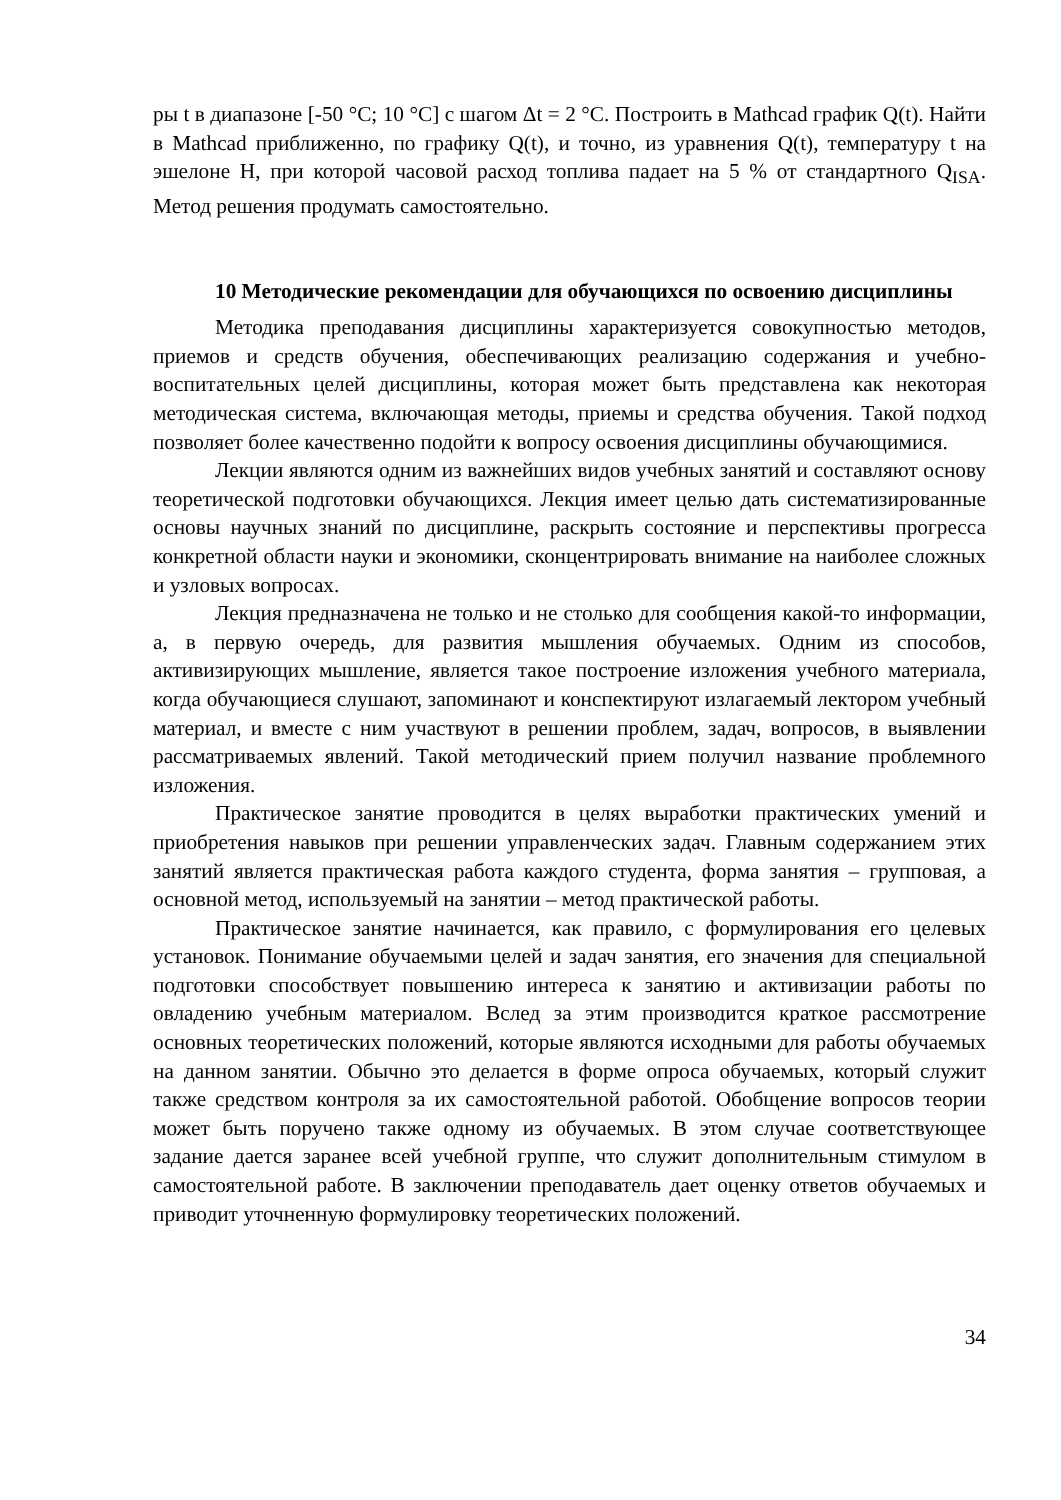ры t в диапазоне [-50 °С; 10 °С] с шагом Δt = 2 °С. Построить в Mathcad график Q(t). Найти в Mathcad приближенно, по графику Q(t), и точно, из уравнения Q(t), температуру t на эшелоне H, при которой часовой расход топлива падает на 5 % от стандартного Q<sub>ISA</sub>. Метод решения продумать самостоятельно.
10 Методические рекомендации для обучающихся по освоению дисциплины
Методика преподавания дисциплины характеризуется совокупностью методов, приемов и средств обучения, обеспечивающих реализацию содержания и учебно-воспитательных целей дисциплины, которая может быть представлена как некоторая методическая система, включающая методы, приемы и средства обучения. Такой подход позволяет более качественно подойти к вопросу освоения дисциплины обучающимися.
Лекции являются одним из важнейших видов учебных занятий и составляют основу теоретической подготовки обучающихся. Лекция имеет целью дать систематизированные основы научных знаний по дисциплине, раскрыть состояние и перспективы прогресса конкретной области науки и экономики, сконцентрировать внимание на наиболее сложных и узловых вопросах.
Лекция предназначена не только и не столько для сообщения какой-то информации, а, в первую очередь, для развития мышления обучаемых. Одним из способов, активизирующих мышление, является такое построение изложения учебного материала, когда обучающиеся слушают, запоминают и конспектируют излагаемый лектором учебный материал, и вместе с ним участвуют в решении проблем, задач, вопросов, в выявлении рассматриваемых явлений. Такой методический прием получил название проблемного изложения.
Практическое занятие проводится в целях выработки практических умений и приобретения навыков при решении управленческих задач. Главным содержанием этих занятий является практическая работа каждого студента, форма занятия – групповая, а основной метод, используемый на занятии – метод практической работы.
Практическое занятие начинается, как правило, с формулирования его целевых установок. Понимание обучаемыми целей и задач занятия, его значения для специальной подготовки способствует повышению интереса к занятию и активизации работы по овладению учебным материалом. Вслед за этим производится краткое рассмотрение основных теоретических положений, которые являются исходными для работы обучаемых на данном занятии. Обычно это делается в форме опроса обучаемых, который служит также средством контроля за их самостоятельной работой. Обобщение вопросов теории может быть поручено также одному из обучаемых. В этом случае соответствующее задание дается заранее всей учебной группе, что служит дополнительным стимулом в самостоятельной работе. В заключении преподаватель дает оценку ответов обучаемых и приводит уточненную формулировку теоретических положений.
34